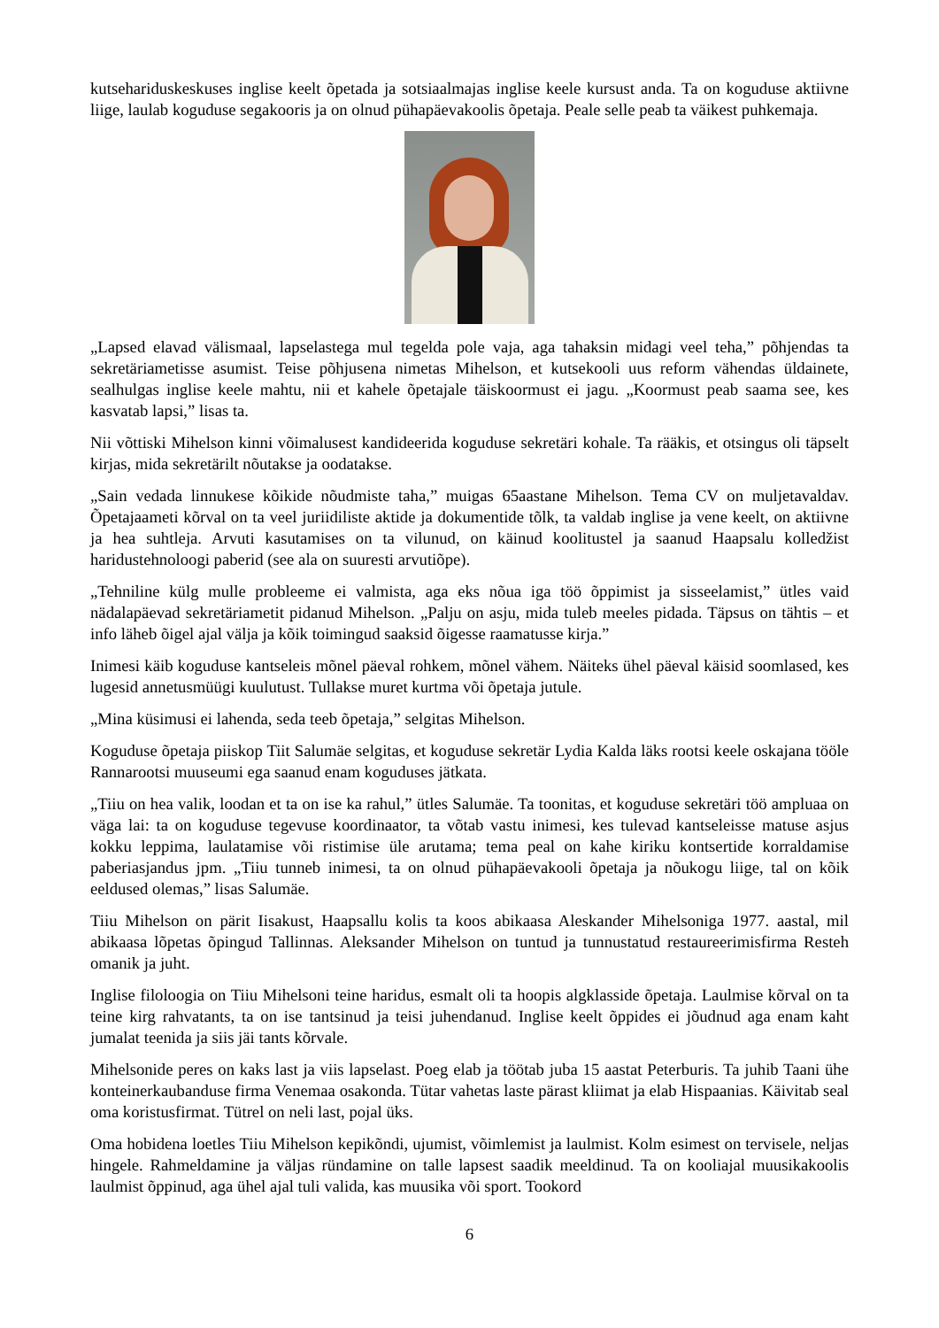kutsehariduskeskuses inglise keelt õpetada ja sotsiaalmajas inglise keele kursust anda. Ta on koguduse aktiivne liige, laulab koguduse segakooris ja on olnud pühapäevakoolis õpetaja. Peale selle peab ta väikest puhkemaja.
„Lapsed elavad välismaal, lapselastega mul tegelda pole vaja, aga tahaksin midagi veel teha,” põhjendas ta sekretäriametisse asumist. Teise põhjusena nimetas Mihelson, et kutsekooli uus reform vähendas üldainete, sealhulgas inglise keele mahtu, nii et kahele õpetajale täiskoormust ei jagu. „Koormust peab saama see, kes kasvatab lapsi,” lisas ta.
Nii võttiski Mihelson kinni võimalusest kandideerida koguduse sekretäri kohale. Ta rääkis, et otsingus oli täpselt kirjas, mida sekretärilt nõutakse ja oodatakse.
„Sain vedada linnukese kõikide nõudmiste taha,” muigas 65aastane Mihelson. Tema CV on muljetavaldav. Õpetajaameti kõrval on ta veel juriidiliste aktide ja dokumentide tõlk, ta valdab inglise ja vene keelt, on aktiivne ja hea suhtleja. Arvuti kasutamises on ta vilunud, on käinud koolitustel ja saanud Haapsalu kolledžist haridustehnoloogi paberid (see ala on suuresti arvutiõpe).
„Tehniline külg mulle probleeme ei valmista, aga eks nõua iga töö õppimist ja sisseelamist,” ütles vaid nädalapäevad sekretäriametit pidanud Mihelson. „Palju on asju, mida tuleb meeles pidada. Täpsus on tähtis – et info läheb õigel ajal välja ja kõik toimingud saaksid õigesse raamatusse kirja.”
Inimesi käib koguduse kantseleis mõnel päeval rohkem, mõnel vähem. Näiteks ühel päeval käisid soomlased, kes lugesid annetusmüügi kuulutust. Tullakse muret kurtma või õpetaja jutule.
„Mina küsimusi ei lahenda, seda teeb õpetaja,” selgitas Mihelson.
Koguduse õpetaja piiskop Tiit Salumäe selgitas, et koguduse sekretär Lydia Kalda läks rootsi keele oskajana tööle Rannarootsi muuseumi ega saanud enam koguduses jätkata.
„Tiiu on hea valik, loodan et ta on ise ka rahul,” ütles Salumäe. Ta toonitas, et koguduse sekretäri töö ampluaa on väga lai: ta on koguduse tegevuse koordinaator, ta võtab vastu inimesi, kes tulevad kantseleisse matuse asjus kokku leppima, laulatamise või ristimise üle arutama; tema peal on kahe kiriku kontsertide korraldamise paberiasjandus jpm. „Tiiu tunneb inimesi, ta on olnud pühapäevakooli õpetaja ja nõukogu liige, tal on kõik eeldused olemas,” lisas Salumäe.
Tiiu Mihelson on pärit Iisakust, Haapsallu kolis ta koos abikaasa Aleskander Mihelsoniga 1977. aastal, mil abikaasa lõpetas õpingud Tallinnas. Aleksander Mihelson on tuntud ja tunnustatud restaureerimisfirma Resteh omanik ja juht.
Inglise filoloogia on Tiiu Mihelsoni teine haridus, esmalt oli ta hoopis algklasside õpetaja. Laulmise kõrval on ta teine kirg rahvatants, ta on ise tantsinud ja teisi juhendanud. Inglise keelt õppides ei jõudnud aga enam kaht jumalat teenida ja siis jäi tants kõrvale.
Mihelsonide peres on kaks last ja viis lapselast. Poeg elab ja töötab juba 15 aastat Peterburis. Ta juhib Taani ühe konteinerkaubanduse firma Venemaa osakonda. Tütar vahetas laste pärast kliimat ja elab Hispaanias. Käivitab seal oma koristusfirmat. Tütrel on neli last, pojal üks.
Oma hobidena loetles Tiiu Mihelson kepikõndi, ujumist, võimlemist ja laulmist. Kolm esimest on tervisele, neljas hingele. Rahmeldamine ja väljas ründamine on talle lapsest saadik meeldinud. Ta on kooliajal muusikakoolis laulmist õppinud, aga ühel ajal tuli valida, kas muusika või sport. Tookord
6